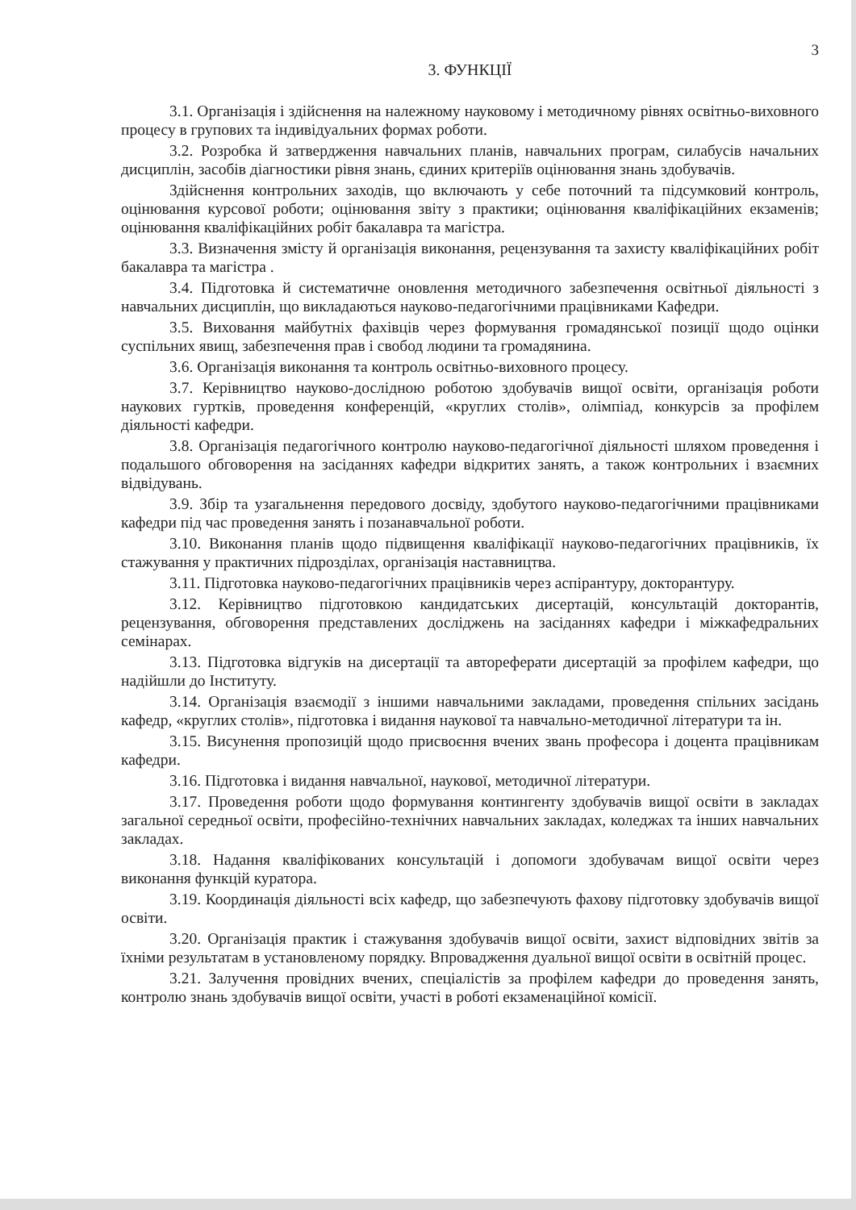3
3. ФУНКЦІЇ
3.1. Організація і здійснення на належному науковому і методичному рівнях освітньо-виховного процесу в групових та індивідуальних формах роботи.
3.2. Розробка й затвердження навчальних планів, навчальних програм, силабусів начальних дисциплін, засобів діагностики рівня знань, єдиних критеріїв оцінювання знань здобувачів.
Здійснення контрольних заходів, що включають у себе поточний та підсумковий контроль, оцінювання курсової роботи; оцінювання звіту з практики; оцінювання кваліфікаційних екзаменів; оцінювання кваліфікаційних робіт бакалавра та магістра.
3.3. Визначення змісту й організація виконання, рецензування та захисту кваліфікаційних робіт бакалавра та магістра .
3.4. Підготовка й систематичне оновлення методичного забезпечення освітньої діяльності з навчальних дисциплін, що викладаються науково-педагогічними працівниками Кафедри.
3.5. Виховання майбутніх фахівців через формування громадянської позиції щодо оцінки суспільних явищ, забезпечення прав і свобод людини та громадянина.
3.6. Організація виконання та контроль освітньо-виховного процесу.
3.7. Керівництво науково-дослідною роботою здобувачів вищої освіти, організація роботи наукових гуртків, проведення конференцій, «круглих столів», олімпіад, конкурсів за профілем діяльності кафедри.
3.8. Організація педагогічного контролю науково-педагогічної діяльності шляхом проведення і подальшого обговорення на засіданнях кафедри відкритих занять, а також контрольних і взаємних відвідувань.
3.9. Збір та узагальнення передового досвіду, здобутого науково-педагогічними працівниками кафедри під час проведення занять і позанавчальної роботи.
3.10. Виконання планів щодо підвищення кваліфікації науково-педагогічних працівників, їх стажування у практичних підрозділах, організація наставництва.
3.11. Підготовка науково-педагогічних працівників через аспірантуру, докторантуру.
3.12. Керівництво підготовкою кандидатських дисертацій, консультацій докторантів, рецензування, обговорення представлених досліджень на засіданнях кафедри і міжкафедральних семінарах.
3.13. Підготовка відгуків на дисертації та автореферати дисертацій за профілем кафедри, що надійшли до Інституту.
3.14. Організація взаємодії з іншими навчальними закладами, проведення спільних засідань кафедр, «круглих столів», підготовка і видання наукової та навчально-методичної літератури та ін.
3.15. Висунення пропозицій щодо присвоєння вчених звань професора і доцента працівникам кафедри.
3.16. Підготовка і видання навчальної, наукової, методичної літератури.
3.17. Проведення роботи щодо формування контингенту здобувачів вищої освіти в закладах загальної середньої освіти, професійно-технічних навчальних закладах, коледжах та інших навчальних закладах.
3.18. Надання кваліфікованих консультацій і допомоги здобувачам вищої освіти через виконання функцій куратора.
3.19. Координація діяльності всіх кафедр, що забезпечують фахову підготовку здобувачів вищої освіти.
3.20. Організація практик і стажування здобувачів вищої освіти, захист відповідних звітів за їхніми результатам в установленому порядку. Впровадження дуальної вищої освіти в освітній процес.
3.21. Залучення провідних вчених, спеціалістів за профілем кафедри до проведення занять, контролю знань здобувачів вищої освіти, участі в роботі екзаменаційної комісії.